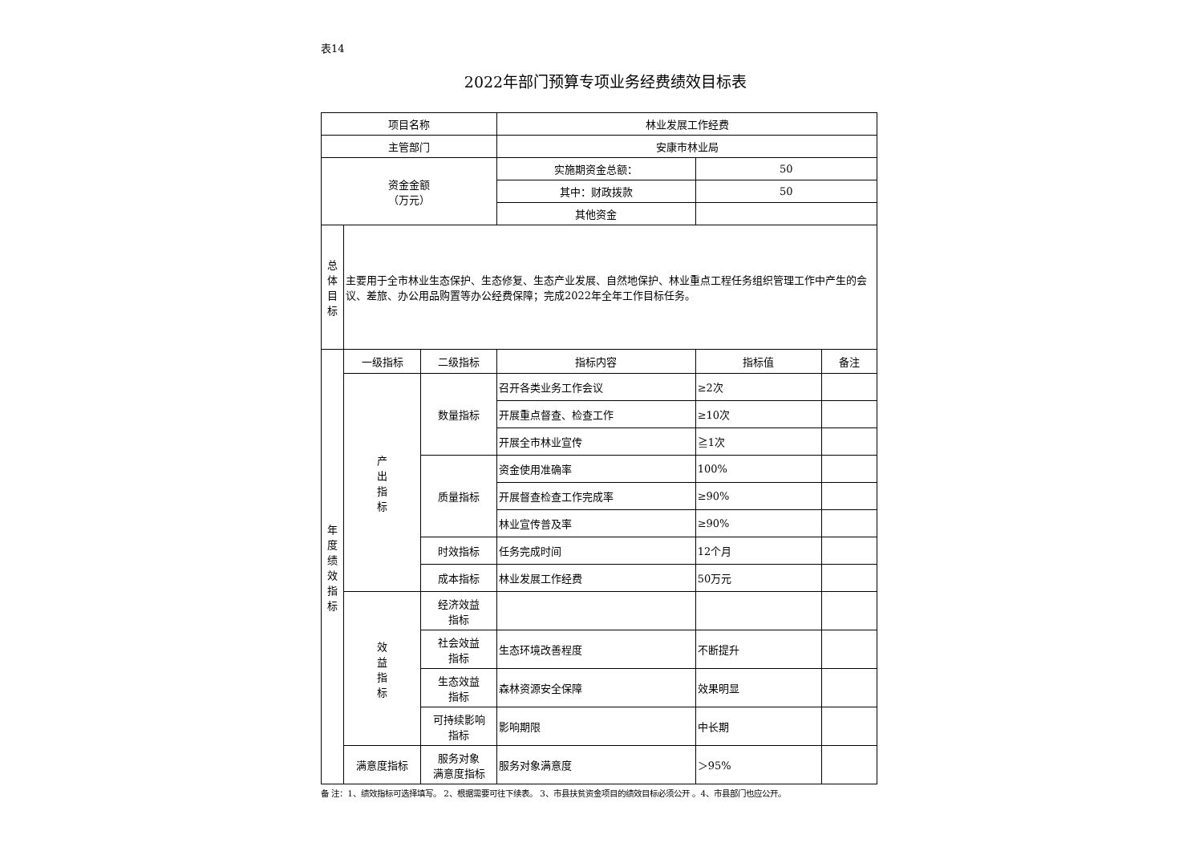表14
2022年部门预算专项业务经费绩效目标表
| 项目名称 | | | 林业发展工作经费 | | |
| 主管部门 | | | 安康市林业局 | | |
| 资金金额 （万元） | | | 实施期资金总额： | 50 | |
| | | | 其中：财政拨款 | 50 | |
| | | | 其他资金 | | |
| 总 体 目 标 | 主要用于全市林业生态保护、生态修复、生态产业发展、自然地保护、林业重点工程任务组织管理工作中产生的会议、差旅、办公用品购置等办公经费保障；完成2022年全年工作目标任务。 | | | | |
| 年 度 绩 效 指 标 | 一级指标 | 二级指标 | 指标内容 | 指标值 | 备注 |
| | 产 出 指 标 | 数量指标 | 召开各类业务工作会议 | ≥2次 | |
| | | | 开展重点督查、检查工作 | ≥10次 | |
| | | | 开展全市林业宣传 | ≧1次 | |
| | | 质量指标 | 资金使用准确率 | 100% | |
| | | | 开展督查检查工作完成率 | ≥90% | |
| | | | 林业宣传普及率 | ≥90% | |
| | | 时效指标 | 任务完成时间 | 12个月 | |
| | | 成本指标 | 林业发展工作经费 | 50万元 | |
| | 效 益 指 标 | 经济效益 指标 | | | |
| | | 社会效益 指标 | 生态环境改善程度 | 不断提升 | |
| | | 生态效益 指标 | 森林资源安全保障 | 效果明显 | |
| | | 可持续影响 指标 | 影响期限 | 中长期 | |
| | 满意度指标 | 服务对象 满意度指标 | 服务对象满意度 | ＞95% | |
备 注：1、绩效指标可选择填写。 2、根据需要可往下续表。 3、市县扶贫资金项目的绩效目标必须公开 。4、市县部门也应公开。